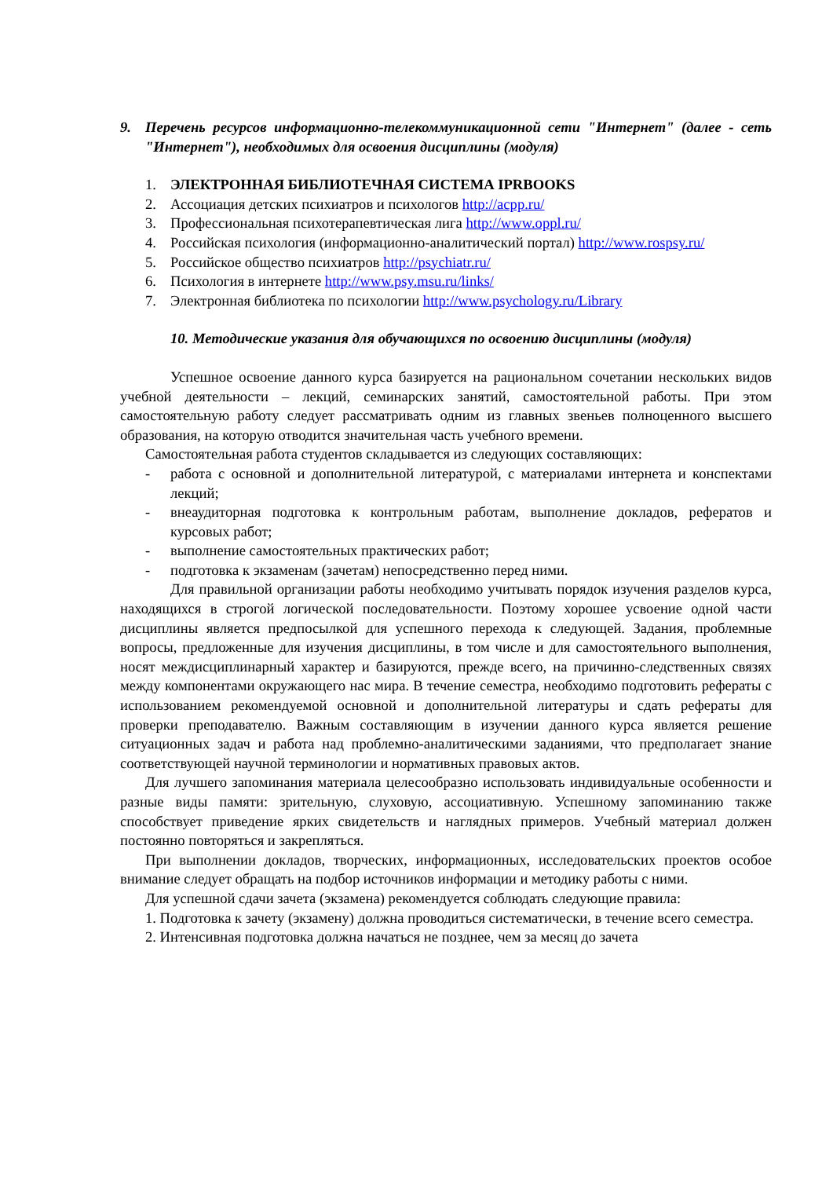9. Перечень ресурсов информационно-телекоммуникационной сети "Интернет" (далее - сеть "Интернет"), необходимых для освоения дисциплины (модуля)
1. ЭЛЕКТРОННАЯ БИБЛИОТЕЧНАЯ СИСТЕМА IPRBOOKS
2. Ассоциация детских психиатров и психологов http://acpp.ru/
3. Профессиональная психотерапевтическая лига http://www.oppl.ru/
4. Российская психология (информационно-аналитический портал) http://www.rospsy.ru/
5. Российское общество психиатров http://psychiatr.ru/
6. Психология в интернете http://www.psy.msu.ru/links/
7. Электронная библиотека по психологии http://www.psychology.ru/Library
10. Методические указания для обучающихся по освоению дисциплины (модуля)
Успешное освоение данного курса базируется на рациональном сочетании нескольких видов учебной деятельности – лекций, семинарских занятий, самостоятельной работы. При этом самостоятельную работу следует рассматривать одним из главных звеньев полноценного высшего образования, на которую отводится значительная часть учебного времени.
Самостоятельная работа студентов складывается из следующих составляющих:
- работа с основной и дополнительной литературой, с материалами интернета и конспектами лекций;
- внеаудиторная подготовка к контрольным работам, выполнение докладов, рефератов и курсовых работ;
- выполнение самостоятельных практических работ;
- подготовка к экзаменам (зачетам) непосредственно перед ними.
Для правильной организации работы необходимо учитывать порядок изучения разделов курса, находящихся в строгой логической последовательности. Поэтому хорошее усвоение одной части дисциплины является предпосылкой для успешного перехода к следующей. Задания, проблемные вопросы, предложенные для изучения дисциплины, в том числе и для самостоятельного выполнения, носят междисциплинарный характер и базируются, прежде всего, на причинно-следственных связях между компонентами окружающего нас мира. В течение семестра, необходимо подготовить рефераты с использованием рекомендуемой основной и дополнительной литературы и сдать рефераты для проверки преподавателю. Важным составляющим в изучении данного курса является решение ситуационных задач и работа над проблемно-аналитическими заданиями, что предполагает знание соответствующей научной терминологии и нормативных правовых актов.
Для лучшего запоминания материала целесообразно использовать индивидуальные особенности и разные виды памяти: зрительную, слуховую, ассоциативную. Успешному запоминанию также способствует приведение ярких свидетельств и наглядных примеров. Учебный материал должен постоянно повторяться и закрепляться.
При выполнении докладов, творческих, информационных, исследовательских проектов особое внимание следует обращать на подбор источников информации и методику работы с ними.
Для успешной сдачи зачета (экзамена) рекомендуется соблюдать следующие правила:
1. Подготовка к зачету (экзамену) должна проводиться систематически, в течение всего семестра.
2. Интенсивная подготовка должна начаться не позднее, чем за месяц до зачета